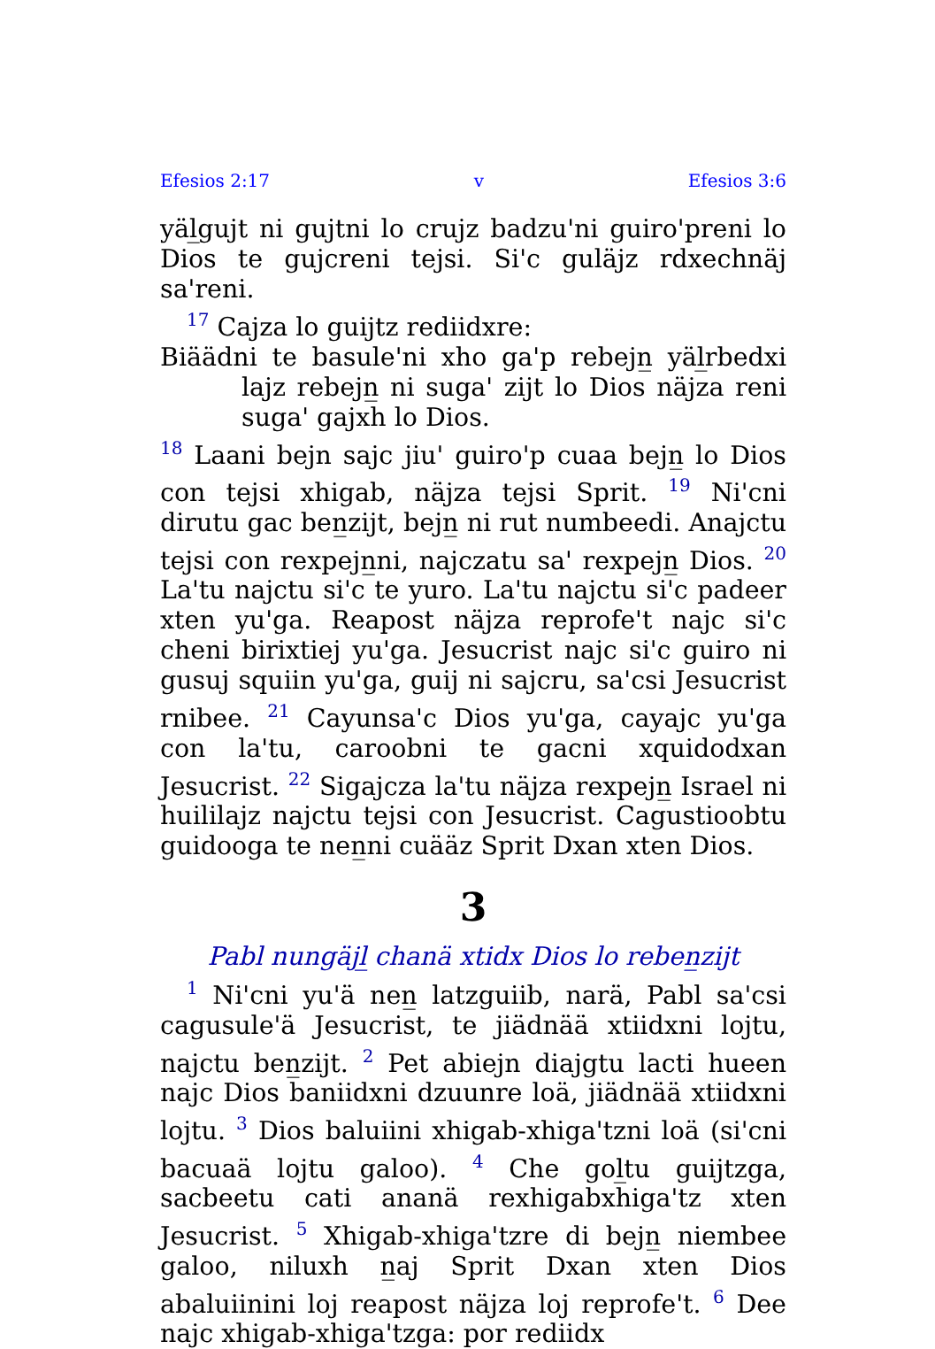Efesios 2:17 v Efesios 3:6
yäl̲gujt ni gujtni lo crujz badzu'ni guiro'preni lo Dios te gujcreni tejsi. Si'c guläjz rdxechnäj sa'reni.
<sup>17</sup> Cajza lo guijtz rediidxre:
Biäädni te basule'ni xho ga'p rebejn̲ yäl̲rbedxi lajz rebejn̲ ni suga' zijt lo Dios näjza reni suga' gajxh lo Dios.
<sup>18</sup> Laani bejn sajc jiu' guiro'p cuaa bejn̲ lo Dios con tejsi xhigab, näjza tejsi Sprit. <sup>19</sup> Ni'cni dirutu gac ben̲zijt, bejn̲ ni rut numbeedi. Anajctu tejsi con rexpejn̲ni, najczatu sa' rexpejn̲ Dios. <sup>20</sup> La'tu najctu si'c te yuro. La'tu najctu si'c padeer xten yu'ga. Reapost näjza reprofe't najc si'c cheni birixtiej yu'ga. Jesucrist najc si'c guiro ni gusuj squiin yu'ga, guij ni sajcru, sa'csi Jesucrist rnibee. <sup>21</sup> Cayunsa'c Dios yu'ga, cayajc yu'ga con la'tu, caroobni te gacni xquidodxan Jesucrist. <sup>22</sup> Sigajcza la'tu näjza rexpejn̲ Israel ni huililajz najctu tejsi con Jesucrist. Cagustioobtu guidooga te nen̲ni cuääz Sprit Dxan xten Dios.
3
Pabl nungäjl̲ chanä xtidx Dios lo reben̲zijt
<sup>1</sup> Ni'cni yu'ä nen̲ latzguiib, narä, Pabl sa'csi cagusule'ä Jesucrist, te jiädnää xtiidxni lojtu, najctu ben̲zijt. <sup>2</sup> Pet abiejn diajgtu lacti hueen najc Dios baniidxni dzuunre loä, jiädnää xtiidxni lojtu. <sup>3</sup> Dios baluiini xhigab-xhiga'tzni loä (si'cni bacuaä lojtu galoo). <sup>4</sup> Che gol̲tu guijtzga, sacbeetu cati ananä rexhigabxhiga'tz xten Jesucrist. <sup>5</sup> Xhigab-xhiga'tzre di bejn̲ niembee galoo, niluxh n̲aj Sprit Dxan xten Dios abaluiinini loj reapost näjza loj reprofe't. <sup>6</sup> Dee najc xhigab-xhiga'tzga: por rediidx